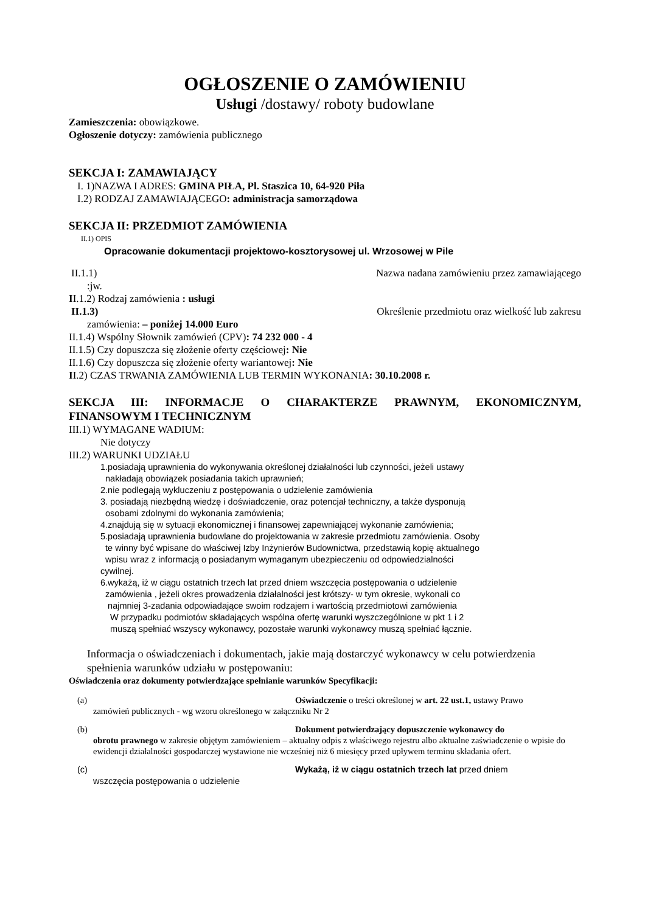OGŁOSZENIE O ZAMÓWIENIU
Usługi /dostawy/ roboty budowlane
Zamieszczenia: obowiązkowe.
Ogłoszenie dotyczy: zamówienia publicznego
SEKCJA I: ZAMAWIAJĄCY
I. 1)NAZWA I ADRES: GMINA PIŁA, Pl. Staszica 10, 64-920 Piła
I.2) RODZAJ ZAMAWIAJĄCEGO: administracja samorządowa
SEKCJA II: PRZEDMIOT ZAMÓWIENIA
II.1) OPIS
Opracowanie dokumentacji projektowo-kosztorysowej ul. Wrzosowej w Pile
II.1.1) Nazwa nadana zamówieniu przez zamawiającego
:jw.
II.1.2) Rodzaj zamówienia : usługi
II.1.3) Określenie przedmiotu oraz wielkość lub zakresu
zamówienia: – poniżej 14.000 Euro
II.1.4) Wspólny Słownik zamówień (CPV): 74 232 000 - 4
II.1.5) Czy dopuszcza się złożenie oferty częściowej: Nie
II.1.6) Czy dopuszcza się złożenie oferty wariantowej: Nie
II.2) CZAS TRWANIA ZAMÓWIENIA LUB TERMIN WYKONANIA: 30.10.2008 r.
SEKCJA III: INFORMACJE O CHARAKTERZE PRAWNYM, EKONOMICZNYM, FINANSOWYM I TECHNICZNYM
III.1) WYMAGANE WADIUM:
Nie dotyczy
III.2) WARUNKI UDZIAŁU
1.posiadają uprawnienia do wykonywania określonej działalności lub czynności, jeżeli ustawy
nakładają obowiązek posiadania takich uprawnień;
2.nie podlegają wykluczeniu z postępowania o udzielenie zamówienia
3. posiadają niezbędną wiedzę i doświadczenie, oraz potencjał techniczny, a także dysponują
osobami zdolnymi do wykonania zamówienia;
4.znajdują się w sytuacji ekonomicznej i finansowej zapewniającej wykonanie zamówienia;
5.posiadają uprawnienia budowlane do projektowania w zakresie przedmiotu zamówienia. Osoby
te winny być wpisane do właściwej Izby Inżynierów Budownictwa, przedstawią kopię aktualnego
wpisu wraz z informacją o posiadanym wymaganym ubezpieczeniu od odpowiedzialności
cywilnej.
6.wykażą, iż w ciągu ostatnich trzech lat przed dniem wszczęcia postępowania o udzielenie
zamówienia , jeżeli okres prowadzenia działalności jest krótszy- w tym okresie, wykonali co
najmniej 3-zadania odpowiadające swoim rodzajem i wartością przedmiotowi zamówienia
W przypadku podmiotów składających wspólna ofertę warunki wyszczególnione w pkt 1 i 2
muszą spełniać wszyscy wykonawcy, pozostałe warunki wykonawcy muszą spełniać łącznie.
Informacja o oświadczeniach i dokumentach, jakie mają dostarczyć wykonawcy w celu potwierdzenia spełnienia warunków udziału w postępowaniu:
Oświadczenia oraz dokumenty potwierdzające spełnianie warunków Specyfikacji:
(a) Oświadczenie o treści określonej w art. 22 ust.1, ustawy Prawo
zamówień publicznych - wg wzoru określonego w załączniku Nr 2
(b) Dokument potwierdzający dopuszczenie wykonawcy do
obrotu prawnego w zakresie objętym zamówieniem – aktualny odpis z właściwego rejestru albo aktualne zaświadczenie o wpisie do ewidencji działalności gospodarczej wystawione nie wcześniej niż 6 miesięcy przed upływem terminu składania ofert.
(c) Wykażą, iż w ciągu ostatnich trzech lat przed dniem
wszczęcia postępowania o udzielenie